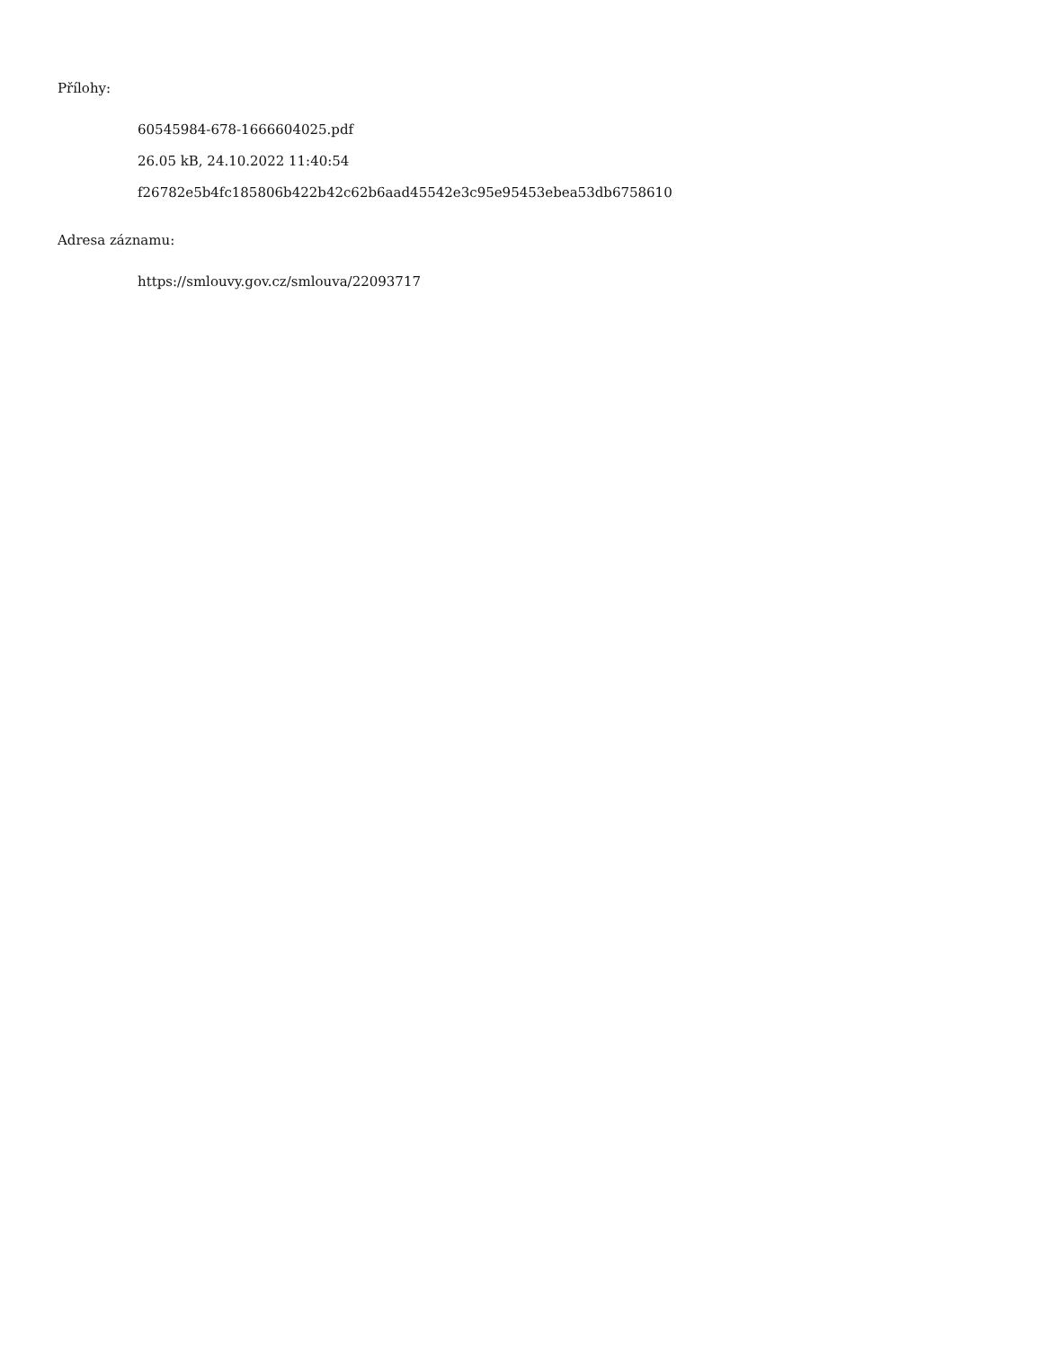Přílohy:
60545984-678-1666604025.pdf
26.05 kB, 24.10.2022 11:40:54
f26782e5b4fc185806b422b42c62b6aad45542e3c95e95453ebea53db6758610
Adresa záznamu:
https://smlouvy.gov.cz/smlouva/22093717